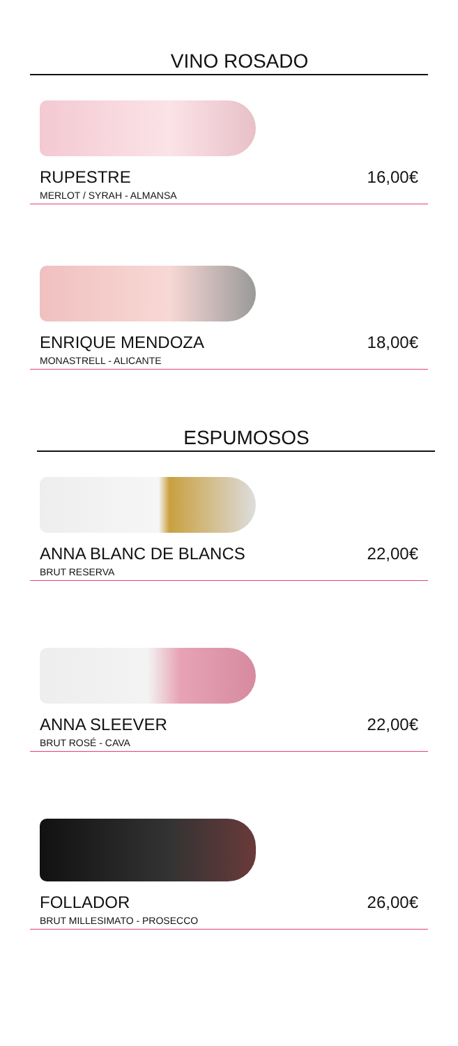VINO ROSADO
RUPESTRE 16,00€
MERLOT / SYRAH - ALMANSA
ENRIQUE MENDOZA 18,00€
MONASTRELL - ALICANTE
ESPUMOSOS
ANNA BLANC DE BLANCS 22,00€
BRUT RESERVA
ANNA SLEEVER 22,00€
BRUT ROSÉ - CAVA
FOLLADOR 26,00€
BRUT MILLESIMATO - PROSECCO